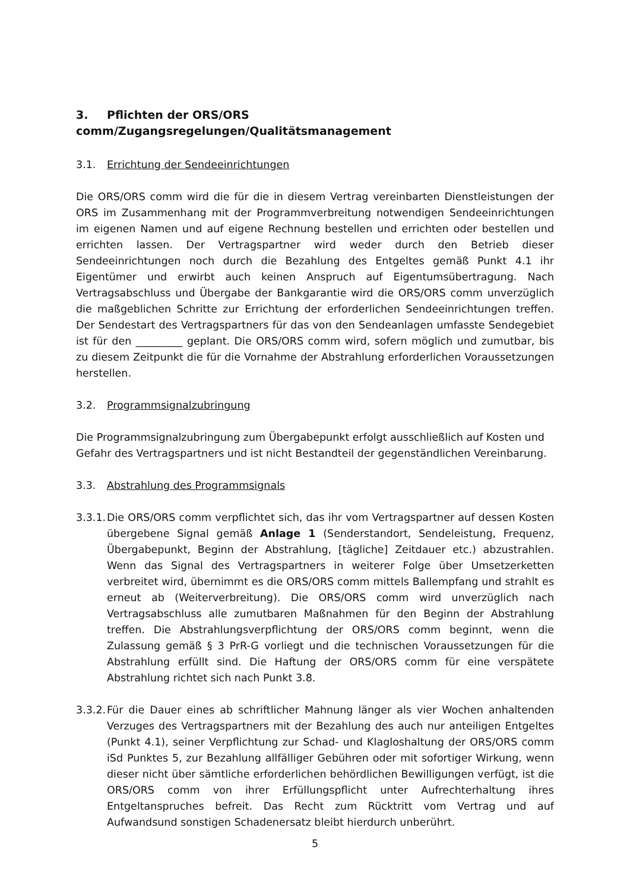3. Pflichten der ORS/ORS comm/Zugangsregelungen/Qualitätsmanagement
3.1. Errichtung der Sendeeinrichtungen
Die ORS/ORS comm wird die für die in diesem Vertrag vereinbarten Dienstleistungen der ORS im Zusammenhang mit der Programmverbreitung notwendigen Sendeeinrichtungen im eigenen Namen und auf eigene Rechnung bestellen und errichten oder bestellen und errichten lassen. Der Vertragspartner wird weder durch den Betrieb dieser Sendeeinrichtungen noch durch die Bezahlung des Entgeltes gemäß Punkt 4.1 ihr Eigentümer und erwirbt auch keinen Anspruch auf Eigentumsübertragung. Nach Vertragsabschluss und Übergabe der Bankgarantie wird die ORS/ORS comm unverzüglich die maßgeblichen Schritte zur Errichtung der erforderlichen Sendeeinrichtungen treffen. Der Sendestart des Vertragspartners für das von den Sendeanlagen umfasste Sendegebiet ist für den _________ geplant. Die ORS/ORS comm wird, sofern möglich und zumutbar, bis zu diesem Zeitpunkt die für die Vornahme der Abstrahlung erforderlichen Voraussetzungen herstellen.
3.2. Programmsignalzubringung
Die Programmsignalzubringung zum Übergabepunkt erfolgt ausschließlich auf Kosten und Gefahr des Vertragspartners und ist nicht Bestandteil der gegenständlichen Vereinbarung.
3.3. Abstrahlung des Programmsignals
3.3.1. Die ORS/ORS comm verpflichtet sich, das ihr vom Vertragspartner auf dessen Kosten übergebene Signal gemäß Anlage 1 (Senderstandort, Sendeleistung, Frequenz, Übergabepunkt, Beginn der Abstrahlung, [tägliche] Zeitdauer etc.) abzustrahlen. Wenn das Signal des Vertragspartners in weiterer Folge über Umsetzerketten verbreitet wird, übernimmt es die ORS/ORS comm mittels Ballempfang und strahlt es erneut ab (Weiterverbreitung). Die ORS/ORS comm wird unverzüglich nach Vertragsabschluss alle zumutbaren Maßnahmen für den Beginn der Abstrahlung treffen. Die Abstrahlungsverpflichtung der ORS/ORS comm beginnt, wenn die Zulassung gemäß § 3 PrR-G vorliegt und die technischen Voraussetzungen für die Abstrahlung erfüllt sind. Die Haftung der ORS/ORS comm für eine verspätete Abstrahlung richtet sich nach Punkt 3.8.
3.3.2. Für die Dauer eines ab schriftlicher Mahnung länger als vier Wochen anhaltenden Verzuges des Vertragspartners mit der Bezahlung des auch nur anteiligen Entgeltes (Punkt 4.1), seiner Verpflichtung zur Schad- und Klagloshaltung der ORS/ORS comm iSd Punktes 5, zur Bezahlung allfälliger Gebühren oder mit sofortiger Wirkung, wenn dieser nicht über sämtliche erforderlichen behördlichen Bewilligungen verfügt, ist die ORS/ORS comm von ihrer Erfüllungspflicht unter Aufrechterhaltung ihres Entgeltanspruches befreit. Das Recht zum Rücktritt vom Vertrag und auf Aufwandsund sonstigen Schadenersatz bleibt hierdurch unberührt.
5